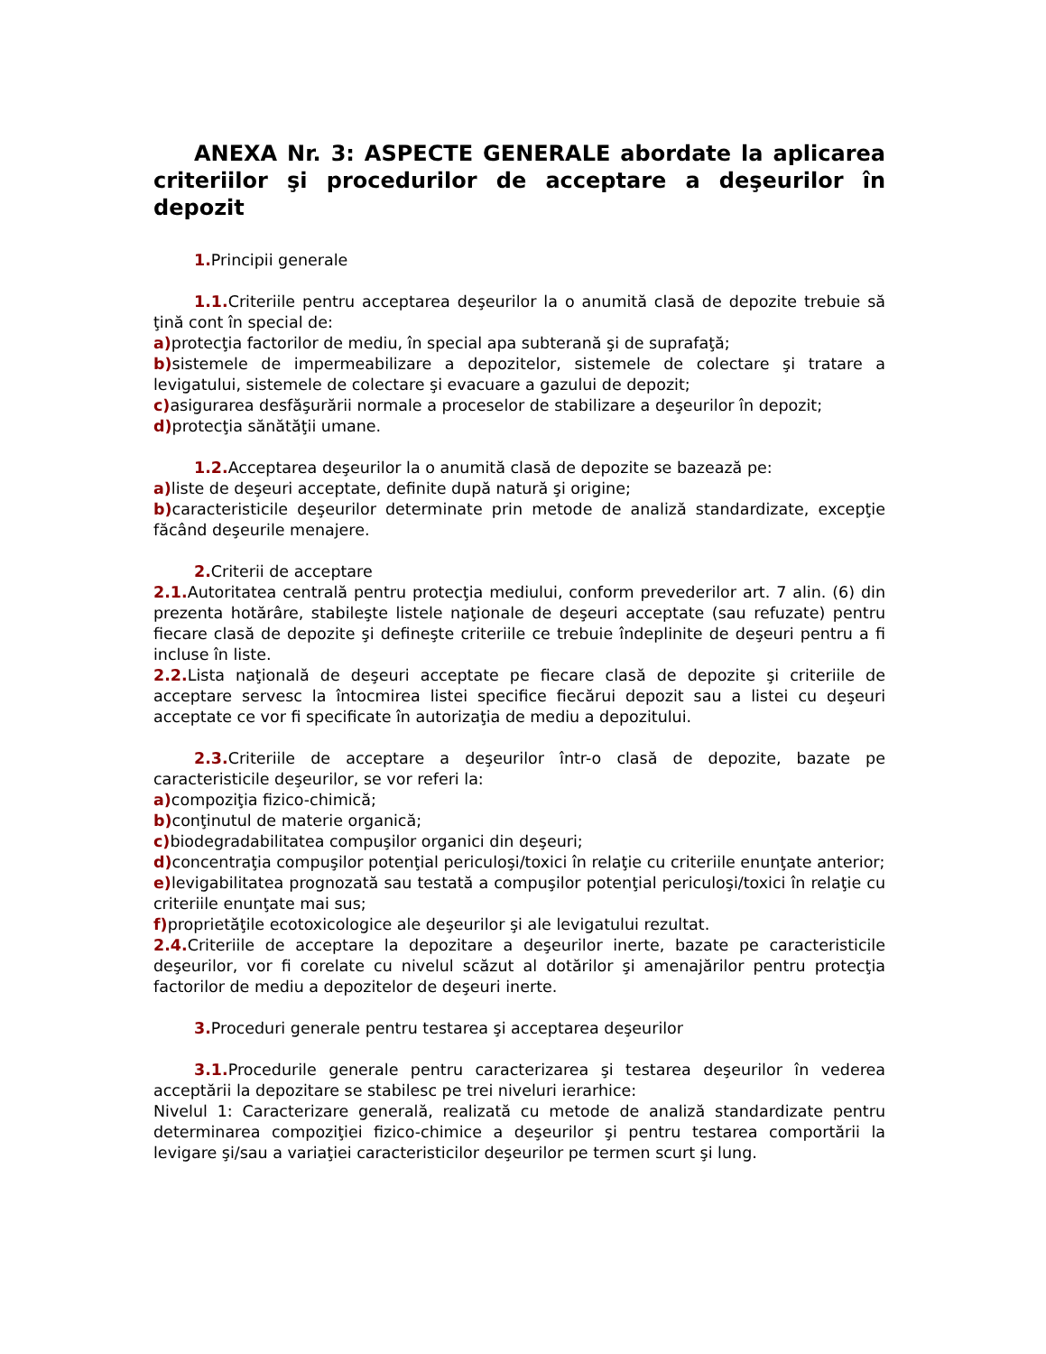ANEXA Nr. 3: ASPECTE GENERALE abordate la aplicarea criteriilor şi procedurilor de acceptare a deşeurilor în depozit
1. Principii generale
1.1. Criteriile pentru acceptarea deşeurilor la o anumită clasă de depozite trebuie să ţină cont în special de:
a) protecţia factorilor de mediu, în special apa subterană şi de suprafaţă;
b) sistemele de impermeabilizare a depozitelor, sistemele de colectare şi tratare a levigatului, sistemele de colectare şi evacuare a gazului de depozit;
c) asigurarea desfăşurării normale a proceselor de stabilizare a deşeurilor în depozit;
d) protecţia sănătăţii umane.
1.2. Acceptarea deşeurilor la o anumită clasă de depozite se bazează pe:
a) liste de deşeuri acceptate, definite după natură şi origine;
b) caracteristicile deşeurilor determinate prin metode de analiză standardizate, excepţie făcând deşeurile menajere.
2. Criterii de acceptare
2.1. Autoritatea centrală pentru protecţia mediului, conform prevederilor art. 7 alin. (6) din prezenta hotărâre, stabileşte listele naţionale de deşeuri acceptate (sau refuzate) pentru fiecare clasă de depozite şi defineşte criteriile ce trebuie îndeplinite de deşeuri pentru a fi incluse în liste.
2.2. Lista naţională de deşeuri acceptate pe fiecare clasă de depozite şi criteriile de acceptare servesc la întocmirea listei specifice fiecărui depozit sau a listei cu deşeuri acceptate ce vor fi specificate în autorizaţia de mediu a depozitului.
2.3. Criteriile de acceptare a deşeurilor într-o clasă de depozite, bazate pe caracteristicile deşeurilor, se vor referi la:
a) compoziţia fizico-chimică;
b) conţinutul de materie organică;
c) biodegradabilitatea compuşilor organici din deşeuri;
d) concentraţia compuşilor potenţial periculoşi/toxici în relaţie cu criteriile enunţate anterior;
e) levigabilitatea prognozată sau testată a compuşilor potenţial periculoşi/toxici în relaţie cu criteriile enunţate mai sus;
f) proprietăţile ecotoxicologice ale deşeurilor şi ale levigatului rezultat.
2.4. Criteriile de acceptare la depozitare a deşeurilor inerte, bazate pe caracteristicile deşeurilor, vor fi corelate cu nivelul scăzut al dotărilor şi amenajărilor pentru protecţia factorilor de mediu a depozitelor de deşeuri inerte.
3. Proceduri generale pentru testarea şi acceptarea deşeurilor
3.1. Procedurile generale pentru caracterizarea şi testarea deşeurilor în vederea acceptării la depozitare se stabilesc pe trei niveluri ierarhice:
Nivelul 1: Caracterizare generală, realizată cu metode de analiză standardizate pentru determinarea compoziţiei fizico-chimice a deşeurilor şi pentru testarea comportării la levigare şi/sau a variaţiei caracteristicilor deşeurilor pe termen scurt şi lung.